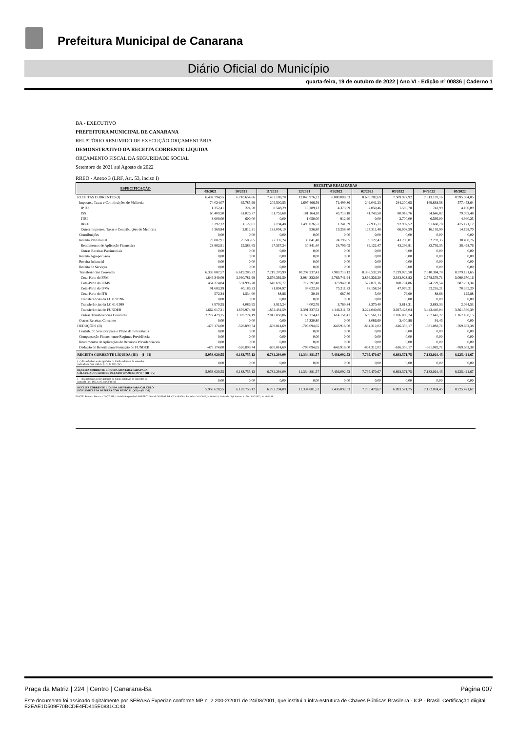Prefeitura Municipal de Canarana
Diário Oficial do Município
quarta-feira, 19 de outubro de 2022 | Ano VI - Edição nº 00836 | Caderno 1
BA - EXECUTIVO
PREFEITURA MUNICIPAL DE CANARANA
RELATÓRIO RESUMIDO DE EXECUÇÃO ORÇAMENTÁRIA
DEMONSTRATIVO DA RECEITA CORRENTE LÍQUIDA
ORÇAMENTO FISCAL DA SEGURIDADE SOCIAL
Setembro de 2021 até Agosto de 2022
RREO - Anexo 3 (LRF, Art. 53, inciso I)
| ESPECIFICAÇÃO | RECEITAS REALIZADAS | | | | | | | | |
| --- | --- | --- | --- | --- | --- | --- | --- | --- | --- |
| | 09/2021 | 10/2021 | 11/2021 | 12/2021 | 01/2022 | 02/2022 | 03/2022 | 04/2022 | 05/2022 |
| RECEITAS CORRENTES (I) | 6.437.794,55 | 6.710.654,86 | 7.452.108,78 | 12.040.976,22 | 8.080.008,53 | 8.689.782,69 | 7.509.927,92 | 7.813.107,16 | 8.995.084,05 |
| Impostos, Taxas e Contribuições de Melhoria | 74.024,07 | 65.785,99 | 205.500,55 | 1.697.466,59 | 71.499,36 | 249.041,23 | 244.200,65 | 169.838,58 | 577.453,64 |
| IPTU | 1.352,41 | 224,50 | 8.548,29 | 15.289,12 | 4.373,09 | 2.050,46 | 1.580,78 | 742,99 | 4.100,09 |
| ISS | 60.409,50 | 61.026,37 | 61.753,68 | 181.164,10 | 45.713,18 | 41.743,58 | 80.918,76 | 54.646,82 | 79.093,48 |
| ITBI | 3.600,00 | 600,00 | 0,00 | 1.050,00 | 912,90 | 0,00 | 2.700,00 | 6.595,00 | 4.940,25 |
| IRRF | 3.292,32 | 1.122,81 | 2.194,48 | 1.499.026,57 | 1.241,39 | 77.935,71 | 92.992,52 | 91.660,78 | 475.121,12 |
| Outros Impostos, Taxas e Contribuições de Melhoria | 5.369,84 | 2.812,31 | 133.004,10 | 936,80 | 19.258,80 | 127.311,48 | 66.008,59 | 16.192,99 | 14.198,70 |
| Contribuições | 0,00 | 0,00 | 0,00 | 0,00 | 0,00 | 0,00 | 0,00 | 0,00 | 0,00 |
| Receita Patrimonial | 23.882,91 | 25.583,65 | 27.337,24 | 30.841,40 | 24.796,05 | 39.122,47 | 43.296,81 | 32.792,35 | 38.498,76 |
| Rendimentos de Aplicação Financeira | 23.882,91 | 25.583,65 | 27.337,24 | 30.841,40 | 24.796,05 | 39.122,47 | 43.296,81 | 32.792,35 | 38.498,76 |
| Outras Receitas Patrimoniais | 0,00 | 0,00 | 0,00 | 0,00 | 0,00 | 0,00 | 0,00 | 0,00 | 0,00 |
| Receita Agropecuária | 0,00 | 0,00 | 0,00 | 0,00 | 0,00 | 0,00 | 0,00 | 0,00 | 0,00 |
| Receita Industrial | 0,00 | 0,00 | 0,00 | 0,00 | 0,00 | 0,00 | 0,00 | 0,00 | 0,00 |
| Receita de Serviços | 0,00 | 0,00 | 0,00 | 0,00 | 0,00 | 0,00 | 0,00 | 0,00 | 0,00 |
| Transferências Correntes | 6.339.887,57 | 6.619.285,22 | 7.219.270,99 | 10.297.337,43 | 7.983.713,12 | 8.398.532,39 | 7.219.029,58 | 7.610.384,78 | 8.379.131,65 |
| Cota-Parte do FPM | 1.849.340,09 | 2.060.781,99 | 2.676.392,50 | 3.984.332,90 | 2.769.741,94 | 3.866.326,20 | 2.343.923,82 | 2.778.379,71 | 3.090.670,16 |
| Cota-Parte do ICMS | 454.274,84 | 531.996,28 | 640.697,77 | 717.797,48 | 373.940,08 | 527.071,16 | 690.704,86 | 574.729,54 | 687.251,34 |
| Cota-Parte do IPVA | 91.683,39 | 40.186,33 | 31.894,97 | 34.622,16 | 75.211,33 | 78.158,24 | 47.076,21 | 52.216,21 | 70.265,20 |
| Cota-Parte do ITR | 572,34 | 1.534,60 | 88,86 | 30,19 | 687,30 | 5,00 | 76,60 | 88,68 | 125,88 |
| Transferências da LC 87/1996 | 0,00 | 0,00 | 0,00 | 0,00 | 0,00 | 0,00 | 0,00 | 0,00 | 0,00 |
| Transferências da LC 61/1989 | 3.970,55 | 4.086,95 | 3.915,24 | 4.002,76 | 3.769,34 | 3.370,40 | 3.818,31 | 3.883,33 | 2.064,53 |
| Transferências do FUNDEB | 1.662.617,21 | 1.676.974,88 | 1.852.431,59 | 2.391.337,52 | 4.146.211,72 | 3.224.040,06 | 3.027.423,04 | 3.443.440,04 | 3.361.566,39 |
| Outras Transferências Correntes | 2.277.429,15 | 2.303.724,19 | 2.013.850,06 | 3.165.214,42 | 614.151,41 | 699.561,33 | 1.106.006,74 | 757.647,27 | 1.167.188,15 |
| Outras Receitas Correntes | 0,00 | 0,00 | 0,00 | 15.330,80 | 0,00 | 3.086,60 | 3.400,88 | 91,45 | 0,00 |
| DEDUÇÕES (II) | -479.174,00 | -526.899,74 | -669.814,69 | -706.094,65 | -643.916,00 | -894.312,02 | -616.356,17 | -681.082,71 | -769.662,38 |
| Contrib. do Servidor para o Plano de Previdência | 0,00 | 0,00 | 0,00 | 0,00 | 0,00 | 0,00 | 0,00 | 0,00 | 0,00 |
| Compensação Financ. entre Regimes Previdência | 0,00 | 0,00 | 0,00 | 0,00 | 0,00 | 0,00 | 0,00 | 0,00 | 0,00 |
| Rendimentos de Aplicações de Recursos Previdenciários | 0,00 | 0,00 | 0,00 | 0,00 | 0,00 | 0,00 | 0,00 | 0,00 | 0,00 |
| Dedução de Receita para Formação do FUNDEB | -479.174,00 | -526.899,74 | -669.814,69 | -706.094,65 | -643.916,00 | -894.312,02 | -616.356,17 | -681.082,71 | -769.662,38 |
| RECEITA CORRENTE LÍQUIDA (III) = (I - II) | 5.958.620,55 | 6.183.755,12 | 6.782.294,09 | 11.334.881,57 | 7.436.092,53 | 7.795.470,67 | 6.893.571,75 | 7.132.024,45 | 8.225.421,67 |
| ( - ) Transferências obrigatórias da União relativas às emendas individuais (art. 166-A, § 1º, da CF) (IV) | 0,00 | 0,00 | 0,00 | 0,00 | 0,00 | 0,00 | 0,00 | 0,00 | 0,00 |
| RECEITA CORRENTE LÍQUIDA AJUSTADA PARA PARA CÁLCULO DOS LIMITES DE ENDIVIDAMENTO (V) = (III - IV) | 5.958.620,55 | 6.183.755,12 | 6.782.294,09 | 11.334.881,57 | 7.436.092,53 | 7.795.470,67 | 6.893.571,75 | 7.132.024,45 | 8.225.421,67 |
| ( - ) Transferências obrigatórias da União relativas às emendas de bancada (art. 166, § 16, da CF) (VI) | 0,00 | 0,00 | 0,00 | 0,00 | 0,00 | 0,00 | 0,00 | 0,00 | 0,00 |
| RECEITA CORRENTE LÍQUIDA AJUSTADA PARA CÁLCULO DOS LIMITES DA DESPESA COM PESSOAL (VII) = (V - VI) | 5.958.620,55 | 6.183.755,12 | 6.782.294,09 | 11.334.881,57 | 7.436.092,53 | 7.795.470,67 | 6.893.571,75 | 7.132.024,45 | 8.225.421,67 |
FONTE: Sistema: Sistema CONTÁBIL, Unidade Responsável: PREFEITURA MUNICIPAL DE CANARANA, Emissão:13/10/2022, às 16:00:18, Assinado Digitalmente no dia 13/10/2022, às 16:00:18.
Praça da Matriz | 224 | Centro | Canarana-Ba Página 007
Este documento foi assinado digitalmente por SERASA Experian conforme MP n. 2.200-2/2001 de 24/08/2001, que institui a infra-estrutura de Chaves Públicas Brasileira - ICP - Brasil. Certificação diigital: E2EAE1D509F70BCDE4FD415E0831CC43